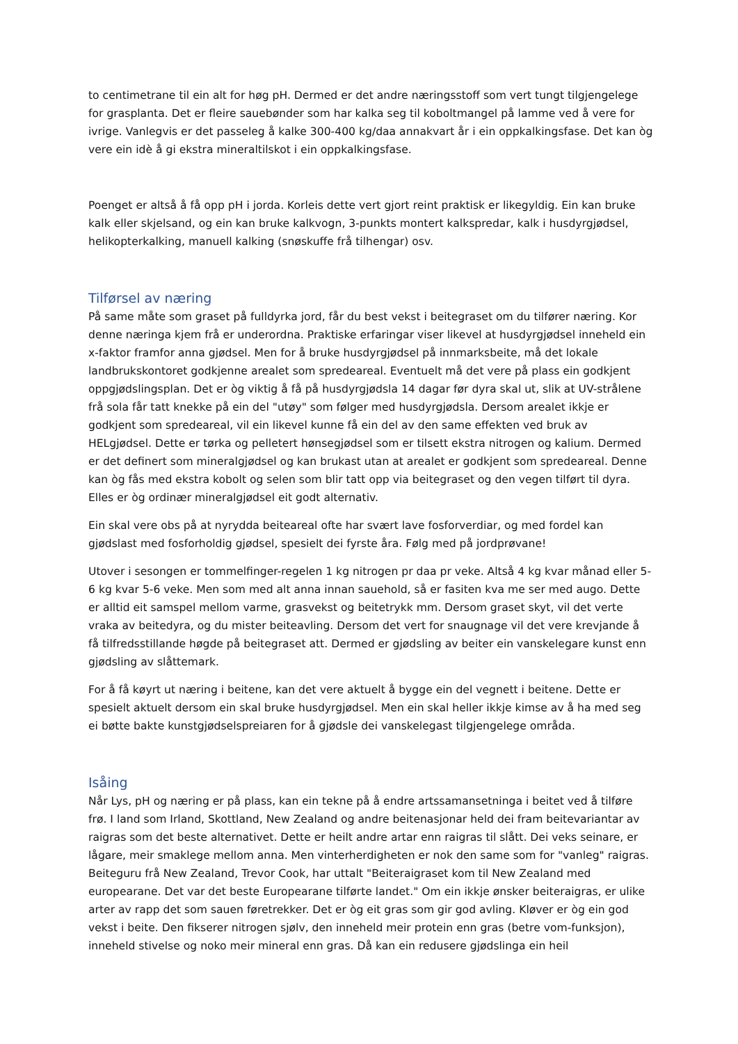to centimetrane til ein alt for høg pH. Dermed er det andre næringsstoff som vert tungt tilgjengelege for grasplanta. Det er fleire sauebønder som har kalka seg til koboltmangel på lamme ved å vere for ivrige. Vanlegvis er det passeleg å kalke 300-400 kg/daa annakvart år i ein oppkalkingsfase. Det kan òg vere ein idè å gi ekstra mineraltilskot i ein oppkalkingsfase.
Poenget er altså å få opp pH i jorda. Korleis dette vert gjort reint praktisk er likegyldig. Ein kan bruke kalk eller skjelsand, og ein kan bruke kalkvogn, 3-punkts montert kalkspredar, kalk i husdyrgjødsel, helikopterkalking, manuell kalking (snøskuffe frå tilhengar) osv.
Tilførsel av næring
På same måte som graset på fulldyrka jord, får du best vekst i beitegraset om du tilfører næring. Kor denne næringa kjem frå er underordna. Praktiske erfaringar viser likevel at husdyrgjødsel inneheld ein x-faktor framfor anna gjødsel. Men for å bruke husdyrgjødsel på innmarksbeite, må det lokale landbrukskontoret godkjenne arealet som spredeareal. Eventuelt må det vere på plass ein godkjent oppgjødslingsplan. Det er òg viktig å få på husdyrgjødsla 14 dagar før dyra skal ut, slik at UV-strålene frå sola får tatt knekke på ein del "utøy" som følger med husdyrgjødsla. Dersom arealet ikkje er godkjent som spredeareal, vil ein likevel kunne få ein del av den same effekten ved bruk av HELgjødsel. Dette er tørka og pelletert hønsegjødsel som er tilsett ekstra nitrogen og kalium. Dermed er det definert som mineralgjødsel og kan brukast utan at arealet er godkjent som spredeareal. Denne kan òg fås med ekstra kobolt og selen som blir tatt opp via beitegraset og den vegen tilført til dyra. Elles er òg ordinær mineralgjødsel eit godt alternativ.
Ein skal vere obs på at nyrydda beiteareal ofte har svært lave fosforverdiar, og med fordel kan gjødslast med fosforholdig gjødsel, spesielt dei fyrste åra. Følg med på jordprøvane!
Utover i sesongen er tommelfinger-regelen 1 kg nitrogen pr daa pr veke. Altså 4 kg kvar månad eller 5-6 kg kvar 5-6 veke. Men som med alt anna innan sauehold, så er fasiten kva me ser med augo. Dette er alltid eit samspel mellom varme, grasvekst og beitetrykk mm. Dersom graset skyt, vil det verte vraka av beitedyra, og du mister beiteavling. Dersom det vert for snaugnage vil det vere krevjande å få tilfredsstillande høgde på beitegraset att. Dermed er gjødsling av beiter ein vanskelegare kunst enn gjødsling av slåttemark.
For å få køyrt ut næring i beitene, kan det vere aktuelt å bygge ein del vegnett i beitene. Dette er spesielt aktuelt dersom ein skal bruke husdyrgjødsel. Men ein skal heller ikkje kimse av å ha med seg ei bøtte bakte kunstgjødselspreiaren for å gjødsle dei vanskelegast tilgjengelege områda.
Isåing
Når Lys, pH og næring er på plass, kan ein tekne på å endre artssamansetninga i beitet ved å tilføre frø. I land som Irland, Skottland, New Zealand og andre beitenasjonar held dei fram beitevariantar av raigras som det beste alternativet. Dette er heilt andre artar enn raigras til slått. Dei veks seinare, er lågare, meir smaklege mellom anna. Men vinterherdigheten er nok den same som for "vanleg" raigras. Beiteguru frå New Zealand, Trevor Cook, har uttalt "Beiteraigraset kom til New Zealand med europearane. Det var det beste Europearane tilførte landet." Om ein ikkje ønsker beiteraigras, er ulike arter av rapp det som sauen føretrekker. Det er òg eit gras som gir god avling. Kløver er òg ein god vekst i beite. Den fikserer nitrogen sjølv, den inneheld meir protein enn gras (betre vom-funksjon), inneheld stivelse og noko meir mineral enn gras. Då kan ein redusere gjødslinga ein heil